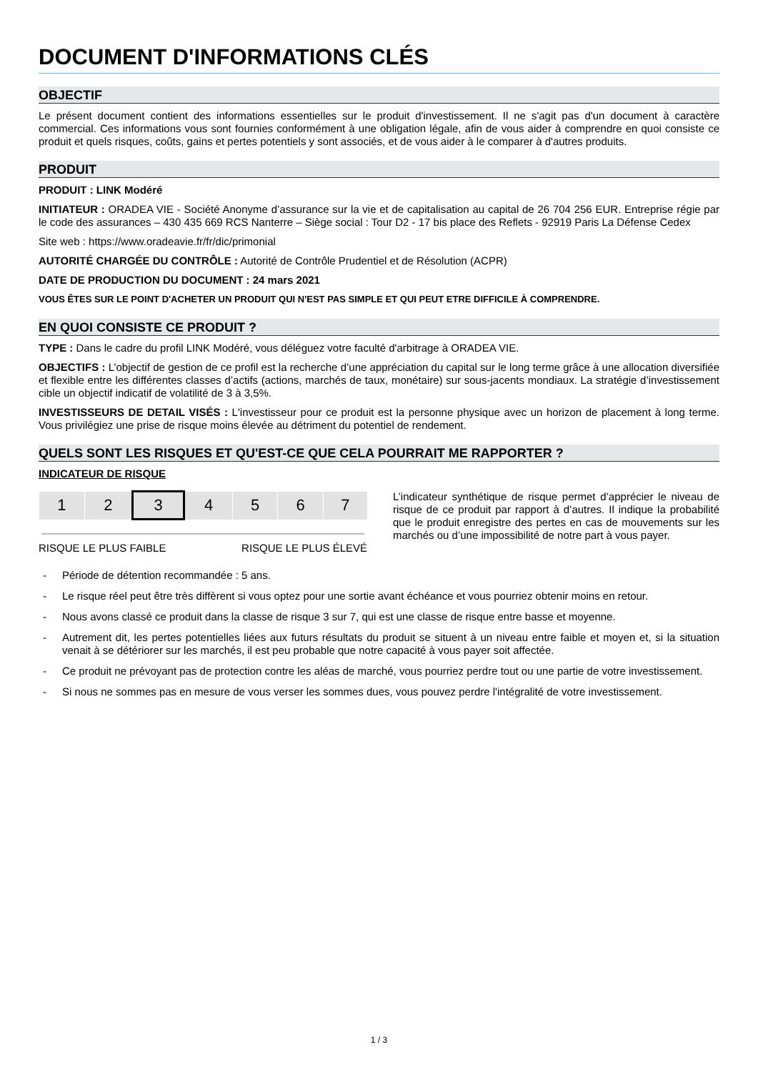DOCUMENT D'INFORMATIONS CLÉS
OBJECTIF
Le présent document contient des informations essentielles sur le produit d'investissement. Il ne s'agit pas d'un document à caractère commercial. Ces informations vous sont fournies conformément à une obligation légale, afin de vous aider à comprendre en quoi consiste ce produit et quels risques, coûts, gains et pertes potentiels y sont associés, et de vous aider à le comparer à d'autres produits.
PRODUIT
PRODUIT : LINK Modéré
INITIATEUR : ORADEA VIE - Société Anonyme d’assurance sur la vie et de capitalisation au capital de 26 704 256 EUR. Entreprise régie par le code des assurances – 430 435 669 RCS Nanterre – Siège social : Tour D2 - 17 bis place des Reflets - 92919 Paris La Défense Cedex
Site web : https://www.oradeavie.fr/fr/dic/primonial
AUTORITÉ CHARGÉE DU CONTRÔLE : Autorité de Contrôle Prudentiel et de Résolution (ACPR)
DATE DE PRODUCTION DU DOCUMENT : 24 mars 2021
VOUS ÊTES SUR LE POINT D'ACHETER UN PRODUIT QUI N'EST PAS SIMPLE ET QUI PEUT ETRE DIFFICILE À COMPRENDRE.
EN QUOI CONSISTE CE PRODUIT ?
TYPE : Dans le cadre du profil LINK Modéré, vous déléguez votre faculté d'arbitrage à ORADEA VIE.
OBJECTIFS : L’objectif de gestion de ce profil est la recherche d’une appréciation du capital sur le long terme grâce à une allocation diversifiée et flexible entre les différentes classes d’actifs (actions, marchés de taux, monétaire) sur sous-jacents mondiaux. La stratégie d’investissement cible un objectif indicatif de volatilité de 3 à 3,5%.
INVESTISSEURS DE DETAIL VISÉS : L'investisseur pour ce produit est la personne physique avec un horizon de placement à long terme. Vous privilégiez une prise de risque moins élevée au détriment du potentiel de rendement.
QUELS SONT LES RISQUES ET QU'EST-CE QUE CELA POURRAIT ME RAPPORTER ?
INDICATEUR DE RISQUE
| 1 | 2 | 3 | 4 | 5 | 6 | 7 |
RISQUE LE PLUS FAIBLE RISQUE LE PLUS ÉLEVÉ
L’indicateur synthétique de risque permet d’apprécier le niveau de risque de ce produit par rapport à d’autres. Il indique la probabilité que le produit enregistre des pertes en cas de mouvements sur les marchés ou d’une impossibilité de notre part à vous payer.
- Période de détention recommandée : 5 ans.
- Le risque réel peut être très diffèrent si vous optez pour une sortie avant échéance et vous pourriez obtenir moins en retour.
- Nous avons classé ce produit dans la classe de risque 3 sur 7, qui est une classe de risque entre basse et moyenne.
- Autrement dit, les pertes potentielles liées aux futurs résultats du produit se situent à un niveau entre faible et moyen et, si la situation venait à se détériorer sur les marchés, il est peu probable que notre capacité à vous payer soit affectée.
- Ce produit ne prévoyant pas de protection contre les aléas de marché, vous pourriez perdre tout ou une partie de votre investissement.
- Si nous ne sommes pas en mesure de vous verser les sommes dues, vous pouvez perdre l'intégralité de votre investissement.
1 / 3